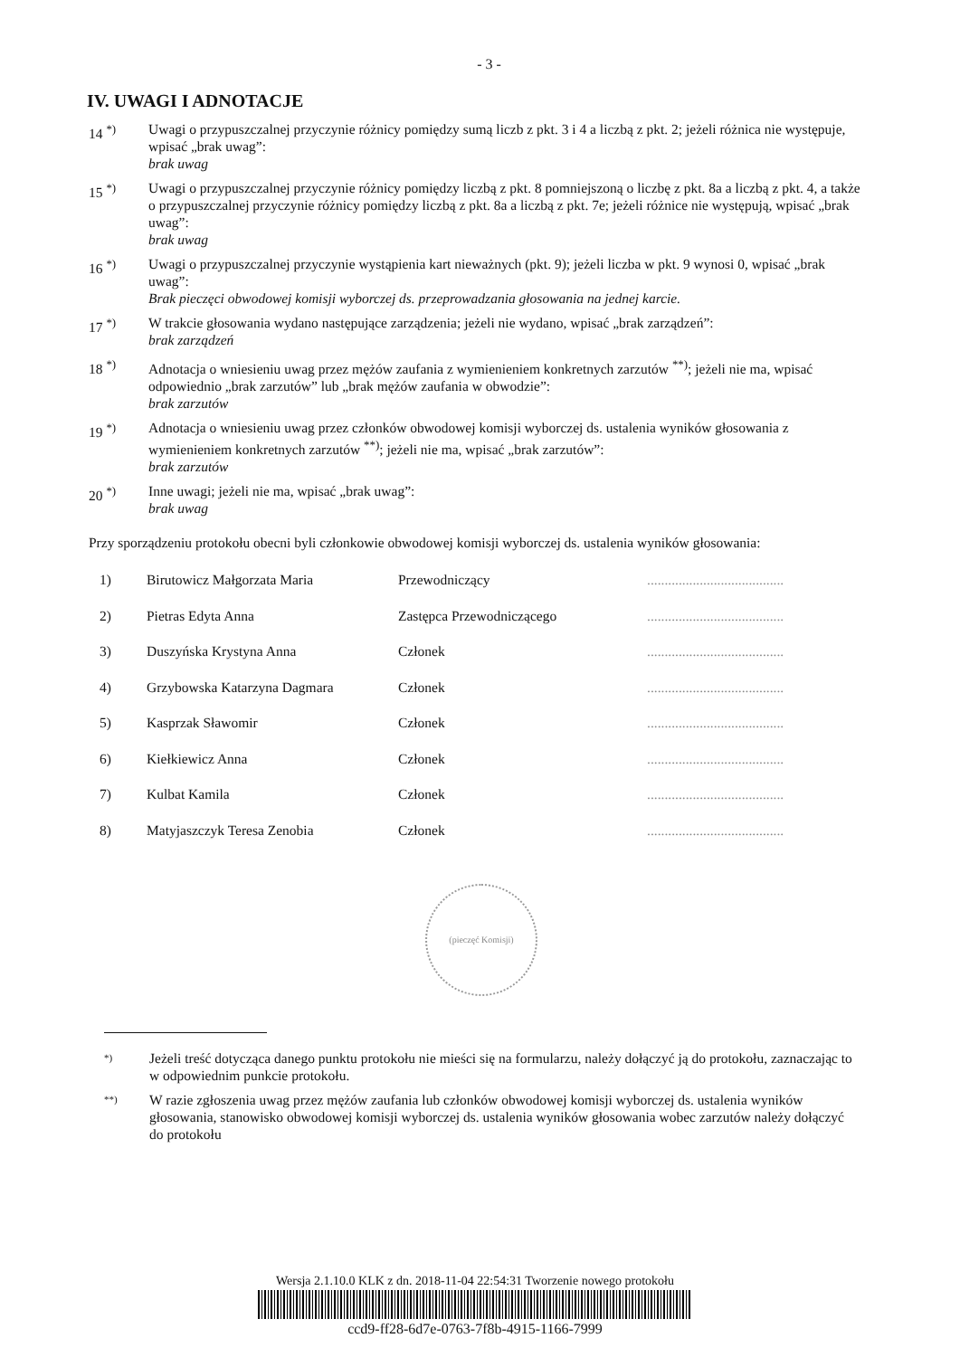- 3 -
IV. UWAGI I ADNOTACJE
14 <sup>*)</sup> Uwagi o przypuszczalnej przyczynie różnicy pomiędzy sumą liczb z pkt. 3 i 4 a liczbą z pkt. 2; jeżeli różnica nie występuje, wpisać „brak uwag”:
brak uwag
15 <sup>*)</sup> Uwagi o przypuszczalnej przyczynie różnicy pomiędzy liczbą z pkt. 8 pomniejszoną o liczbę z pkt. 8a a liczbą z pkt. 4, a także o przypuszczalnej przyczynie różnicy pomiędzy liczbą z pkt. 8a a liczbą z pkt. 7e; jeżeli różnice nie występują, wpisać „brak uwag”:
brak uwag
16 <sup>*)</sup> Uwagi o przypuszczalnej przyczynie wystąpienia kart nieważnych (pkt. 9); jeżeli liczba w pkt. 9 wynosi 0, wpisać „brak uwag”:
Brak pieczęci obwodowej komisji wyborczej ds. przeprowadzania głosowania na jednej karcie.
17 <sup>*)</sup> W trakcie głosowania wydano następujące zarządzenia; jeżeli nie wydano, wpisać „brak zarządzeń”:
brak zarządzeń
18 <sup>*)</sup> Adnotacja o wniesieniu uwag przez mężów zaufania z wymienieniem konkretnych zarzutów <sup>**)</sup>; jeżeli nie ma, wpisać odpowiednio „brak zarzutów” lub „brak mężów zaufania w obwodzie”:
brak zarzutów
19 <sup>*)</sup> Adnotacja o wniesieniu uwag przez członków obwodowej komisji wyborczej ds. ustalenia wyników głosowania z wymienieniem konkretnych zarzutów <sup>**)</sup>; jeżeli nie ma, wpisać „brak zarzutów”:
brak zarzutów
20 <sup>*)</sup> Inne uwagi; jeżeli nie ma, wpisać „brak uwag”:
brak uwag
Przy sporządzeniu protokołu obecni byli członkowie obwodowej komisji wyborczej ds. ustalenia wyników głosowania:
| 1) | Birutowicz Małgorzata Maria | Przewodniczący | ....................................... |
| 2) | Pietras Edyta Anna | Zastępca Przewodniczącego | ....................................... |
| 3) | Duszyńska Krystyna Anna | Członek | ....................................... |
| 4) | Grzybowska Katarzyna Dagmara | Członek | ....................................... |
| 5) | Kasprzak Sławomir | Członek | ....................................... |
| 6) | Kiełkiewicz Anna | Członek | ....................................... |
| 7) | Kulbat Kamila | Członek | ....................................... |
| 8) | Matyjaszczyk Teresa Zenobia | Członek | ....................................... |
(pieczęć Komisji)
*)
Jeżeli treść dotycząca danego punktu protokołu nie mieści się na formularzu, należy dołączyć ją do protokołu, zaznaczając to w odpowiednim punkcie protokołu.
**)
W razie zgłoszenia uwag przez mężów zaufania lub członków obwodowej komisji wyborczej ds. ustalenia wyników głosowania, stanowisko obwodowej komisji wyborczej ds. ustalenia wyników głosowania wobec zarzutów należy dołączyć do protokołu
Wersja 2.1.10.0 KLK z dn. 2018-11-04 22:54:31 Tworzenie nowego protokołu
ccd9-ff28-6d7e-0763-7f8b-4915-1166-7999